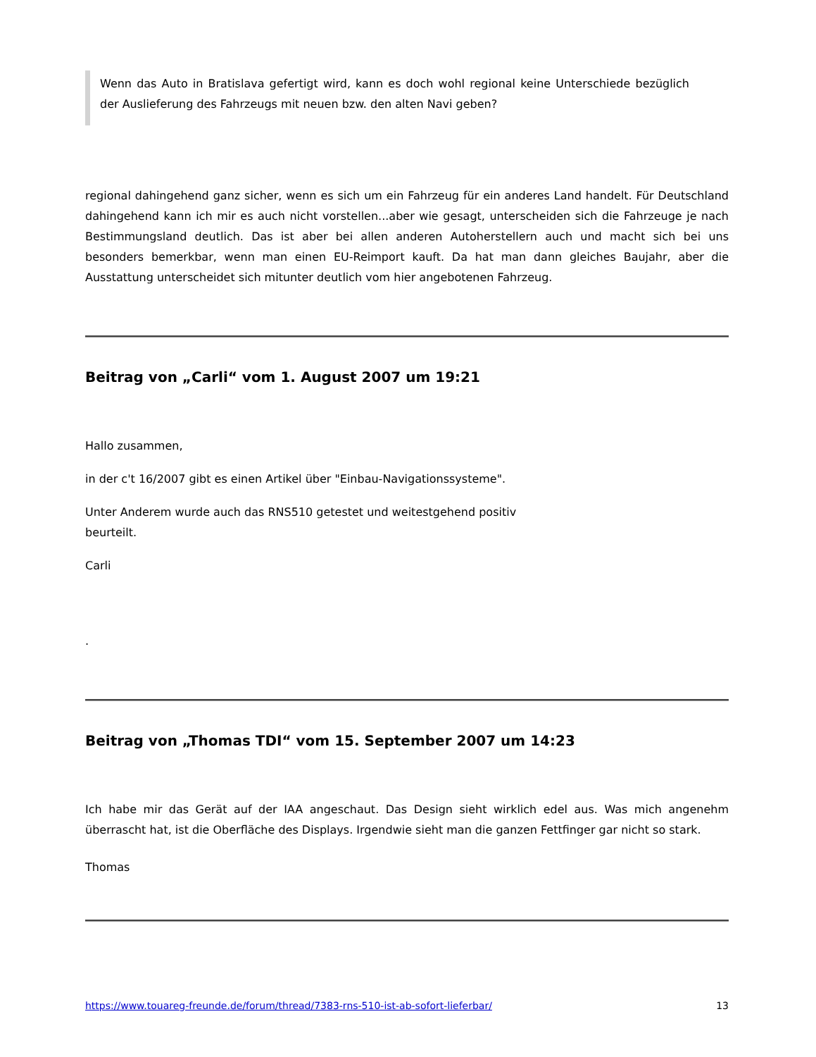Wenn das Auto in Bratislava gefertigt wird, kann es doch wohl regional keine Unterschiede bezüglich der Auslieferung des Fahrzeugs mit neuen bzw. den alten Navi geben?
regional dahingehend ganz sicher, wenn es sich um ein Fahrzeug für ein anderes Land handelt. Für Deutschland dahingehend kann ich mir es auch nicht vorstellen...aber wie gesagt, unterscheiden sich die Fahrzeuge je nach Bestimmungsland deutlich. Das ist aber bei allen anderen Autoherstellern auch und macht sich bei uns besonders bemerkbar, wenn man einen EU-Reimport kauft. Da hat man dann gleiches Baujahr, aber die Ausstattung unterscheidet sich mitunter deutlich vom hier angebotenen Fahrzeug.
Beitrag von „Carli“ vom 1. August 2007 um 19:21
Hallo zusammen,
in der c't 16/2007 gibt es einen Artikel über "Einbau-Navigationssysteme".
Unter Anderem wurde auch das RNS510 getestet und weitestgehend positiv
beurteilt.
Carli
.
Beitrag von „Thomas TDI“ vom 15. September 2007 um 14:23
Ich habe mir das Gerät auf der IAA angeschaut. Das Design sieht wirklich edel aus. Was mich angenehm überrascht hat, ist die Oberfläche des Displays. Irgendwie sieht man die ganzen Fettfinger gar nicht so stark.
Thomas
https://www.touareg-freunde.de/forum/thread/7383-rns-510-ist-ab-sofort-lieferbar/ 13